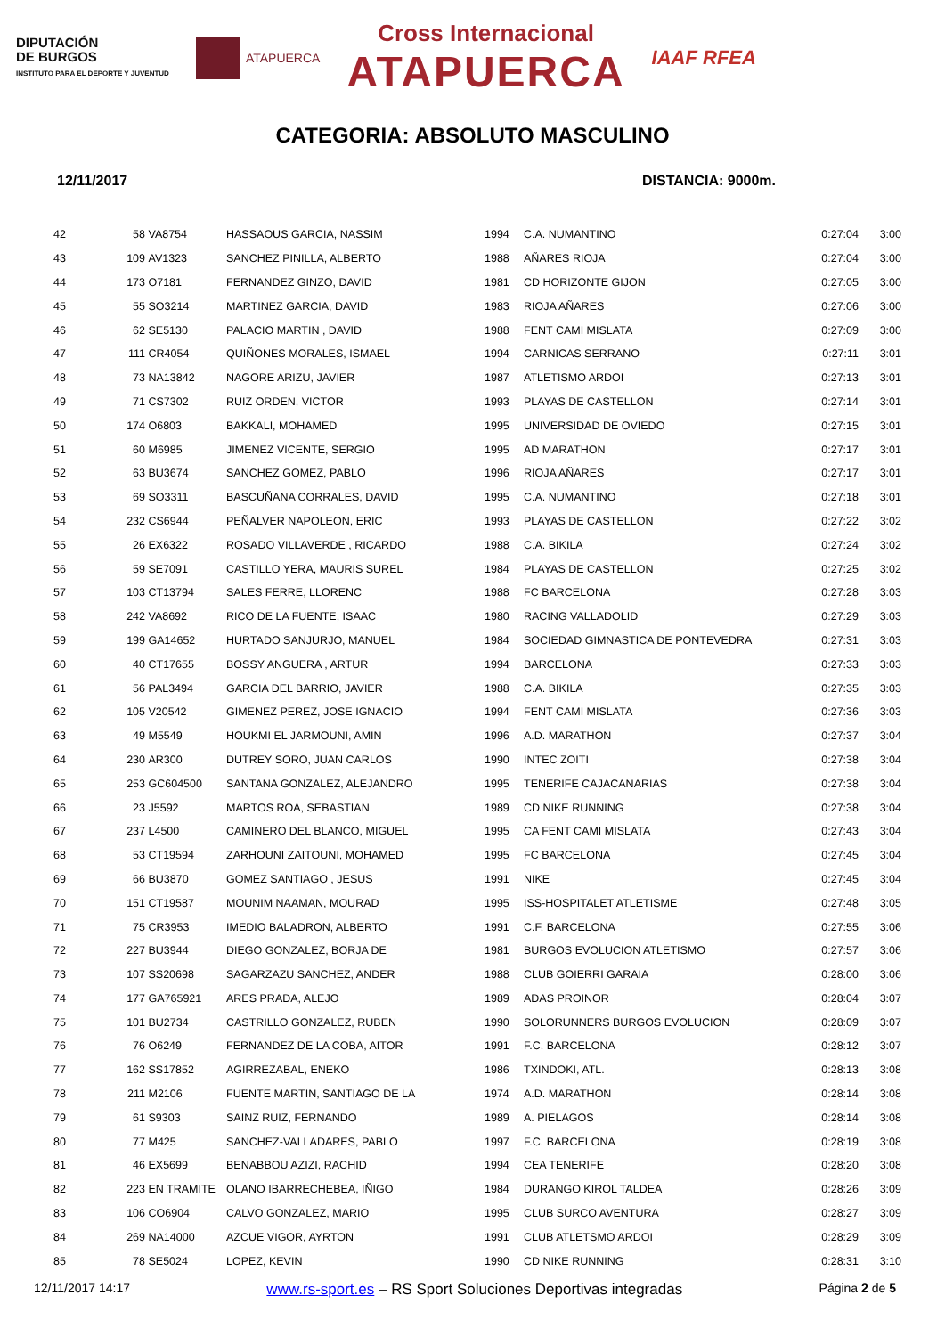DIPUTACIÓN
DE BURGOS
INSTITUTO PARA EL DEPORTE Y JUVENTUD
ATAPUERCA
Cross Internacional
ATAPUERCA
IAAF RFEA
CATEGORIA: ABSOLUTO MASCULINO
12/11/2017 DISTANCIA: 9000m.
| 42 | 58 | VA8754 | HASSAOUS GARCIA, NASSIM | 1994 | C.A. NUMANTINO | 0:27:04 | 3:00 |
| 43 | 109 | AV1323 | SANCHEZ PINILLA, ALBERTO | 1988 | AÑARES RIOJA | 0:27:04 | 3:00 |
| 44 | 173 | O7181 | FERNANDEZ GINZO, DAVID | 1981 | CD HORIZONTE GIJON | 0:27:05 | 3:00 |
| 45 | 55 | SO3214 | MARTINEZ GARCIA, DAVID | 1983 | RIOJA AÑARES | 0:27:06 | 3:00 |
| 46 | 62 | SE5130 | PALACIO MARTIN , DAVID | 1988 | FENT CAMI MISLATA | 0:27:09 | 3:00 |
| 47 | 111 | CR4054 | QUIÑONES MORALES, ISMAEL | 1994 | CARNICAS SERRANO | 0:27:11 | 3:01 |
| 48 | 73 | NA13842 | NAGORE ARIZU, JAVIER | 1987 | ATLETISMO ARDOI | 0:27:13 | 3:01 |
| 49 | 71 | CS7302 | RUIZ ORDEN, VICTOR | 1993 | PLAYAS DE CASTELLON | 0:27:14 | 3:01 |
| 50 | 174 | O6803 | BAKKALI, MOHAMED | 1995 | UNIVERSIDAD DE OVIEDO | 0:27:15 | 3:01 |
| 51 | 60 | M6985 | JIMENEZ VICENTE, SERGIO | 1995 | AD MARATHON | 0:27:17 | 3:01 |
| 52 | 63 | BU3674 | SANCHEZ GOMEZ, PABLO | 1996 | RIOJA AÑARES | 0:27:17 | 3:01 |
| 53 | 69 | SO3311 | BASCUÑANA CORRALES, DAVID | 1995 | C.A. NUMANTINO | 0:27:18 | 3:01 |
| 54 | 232 | CS6944 | PEÑALVER NAPOLEON, ERIC | 1993 | PLAYAS DE CASTELLON | 0:27:22 | 3:02 |
| 55 | 26 | EX6322 | ROSADO VILLAVERDE , RICARDO | 1988 | C.A. BIKILA | 0:27:24 | 3:02 |
| 56 | 59 | SE7091 | CASTILLO YERA, MAURIS SUREL | 1984 | PLAYAS DE CASTELLON | 0:27:25 | 3:02 |
| 57 | 103 | CT13794 | SALES FERRE, LLORENC | 1988 | FC BARCELONA | 0:27:28 | 3:03 |
| 58 | 242 | VA8692 | RICO DE LA FUENTE, ISAAC | 1980 | RACING VALLADOLID | 0:27:29 | 3:03 |
| 59 | 199 | GA14652 | HURTADO SANJURJO, MANUEL | 1984 | SOCIEDAD GIMNASTICA DE PONTEVEDRA | 0:27:31 | 3:03 |
| 60 | 40 | CT17655 | BOSSY ANGUERA , ARTUR | 1994 | BARCELONA | 0:27:33 | 3:03 |
| 61 | 56 | PAL3494 | GARCIA DEL BARRIO, JAVIER | 1988 | C.A. BIKILA | 0:27:35 | 3:03 |
| 62 | 105 | V20542 | GIMENEZ PEREZ, JOSE IGNACIO | 1994 | FENT CAMI MISLATA | 0:27:36 | 3:03 |
| 63 | 49 | M5549 | HOUKMI EL JARMOUNI, AMIN | 1996 | A.D. MARATHON | 0:27:37 | 3:04 |
| 64 | 230 | AR300 | DUTREY SORO, JUAN CARLOS | 1990 | INTEC ZOITI | 0:27:38 | 3:04 |
| 65 | 253 | GC604500 | SANTANA GONZALEZ, ALEJANDRO | 1995 | TENERIFE CAJACANARIAS | 0:27:38 | 3:04 |
| 66 | 23 | J5592 | MARTOS ROA, SEBASTIAN | 1989 | CD NIKE RUNNING | 0:27:38 | 3:04 |
| 67 | 237 | L4500 | CAMINERO DEL BLANCO, MIGUEL | 1995 | CA FENT CAMI MISLATA | 0:27:43 | 3:04 |
| 68 | 53 | CT19594 | ZARHOUNI ZAITOUNI, MOHAMED | 1995 | FC BARCELONA | 0:27:45 | 3:04 |
| 69 | 66 | BU3870 | GOMEZ SANTIAGO , JESUS | 1991 | NIKE | 0:27:45 | 3:04 |
| 70 | 151 | CT19587 | MOUNIM NAAMAN, MOURAD | 1995 | ISS-HOSPITALET ATLETISME | 0:27:48 | 3:05 |
| 71 | 75 | CR3953 | IMEDIO BALADRON, ALBERTO | 1991 | C.F. BARCELONA | 0:27:55 | 3:06 |
| 72 | 227 | BU3944 | DIEGO GONZALEZ, BORJA DE | 1981 | BURGOS EVOLUCION ATLETISMO | 0:27:57 | 3:06 |
| 73 | 107 | SS20698 | SAGARZAZU SANCHEZ, ANDER | 1988 | CLUB GOIERRI GARAIA | 0:28:00 | 3:06 |
| 74 | 177 | GA765921 | ARES PRADA, ALEJO | 1989 | ADAS PROINOR | 0:28:04 | 3:07 |
| 75 | 101 | BU2734 | CASTRILLO GONZALEZ, RUBEN | 1990 | SOLORUNNERS BURGOS EVOLUCION | 0:28:09 | 3:07 |
| 76 | 76 | O6249 | FERNANDEZ DE LA COBA, AITOR | 1991 | F.C. BARCELONA | 0:28:12 | 3:07 |
| 77 | 162 | SS17852 | AGIRREZABAL, ENEKO | 1986 | TXINDOKI, ATL. | 0:28:13 | 3:08 |
| 78 | 211 | M2106 | FUENTE MARTIN, SANTIAGO DE LA | 1974 | A.D. MARATHON | 0:28:14 | 3:08 |
| 79 | 61 | S9303 | SAINZ RUIZ, FERNANDO | 1989 | A. PIELAGOS | 0:28:14 | 3:08 |
| 80 | 77 | M425 | SANCHEZ-VALLADARES, PABLO | 1997 | F.C. BARCELONA | 0:28:19 | 3:08 |
| 81 | 46 | EX5699 | BENABBOU AZIZI, RACHID | 1994 | CEA TENERIFE | 0:28:20 | 3:08 |
| 82 | 223 | EN TRAMITE | OLANO IBARRECHEBEA, IÑIGO | 1984 | DURANGO KIROL TALDEA | 0:28:26 | 3:09 |
| 83 | 106 | CO6904 | CALVO GONZALEZ, MARIO | 1995 | CLUB SURCO AVENTURA | 0:28:27 | 3:09 |
| 84 | 269 | NA14000 | AZCUE VIGOR, AYRTON | 1991 | CLUB ATLETSMO ARDOI | 0:28:29 | 3:09 |
| 85 | 78 | SE5024 | LOPEZ, KEVIN | 1990 | CD NIKE RUNNING | 0:28:31 | 3:10 |
12/11/2017 14:17 www.rs-sport.es – RS Sport Soluciones Deportivas integradas Página 2 de 5